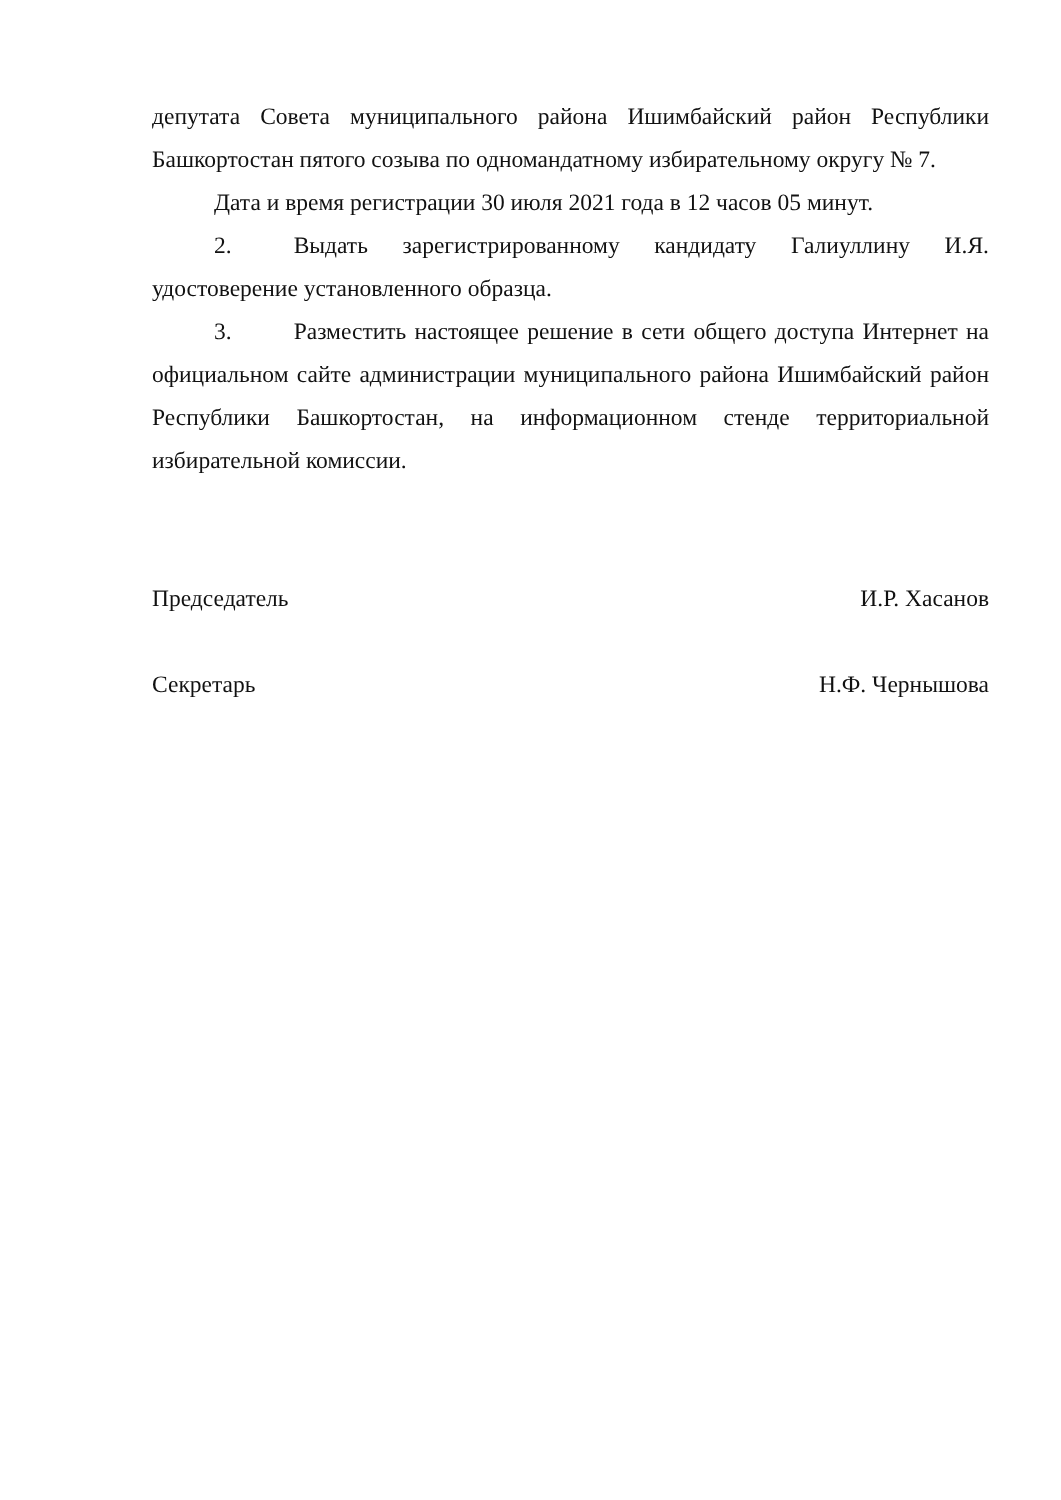депутата Совета муниципального района Ишимбайский район Республики Башкортостан пятого созыва по одномандатному избирательному округу № 7.
Дата и время регистрации 30 июля 2021 года в 12 часов 05 минут.
2. Выдать зарегистрированному кандидату Галиуллину И.Я. удостоверение установленного образца.
3. Разместить настоящее решение в сети общего доступа Интернет на официальном сайте администрации муниципального района Ишимбайский район Республики Башкортостан, на информационном стенде территориальной избирательной комиссии.
Председатель И.Р. Хасанов
Секретарь Н.Ф. Чернышова